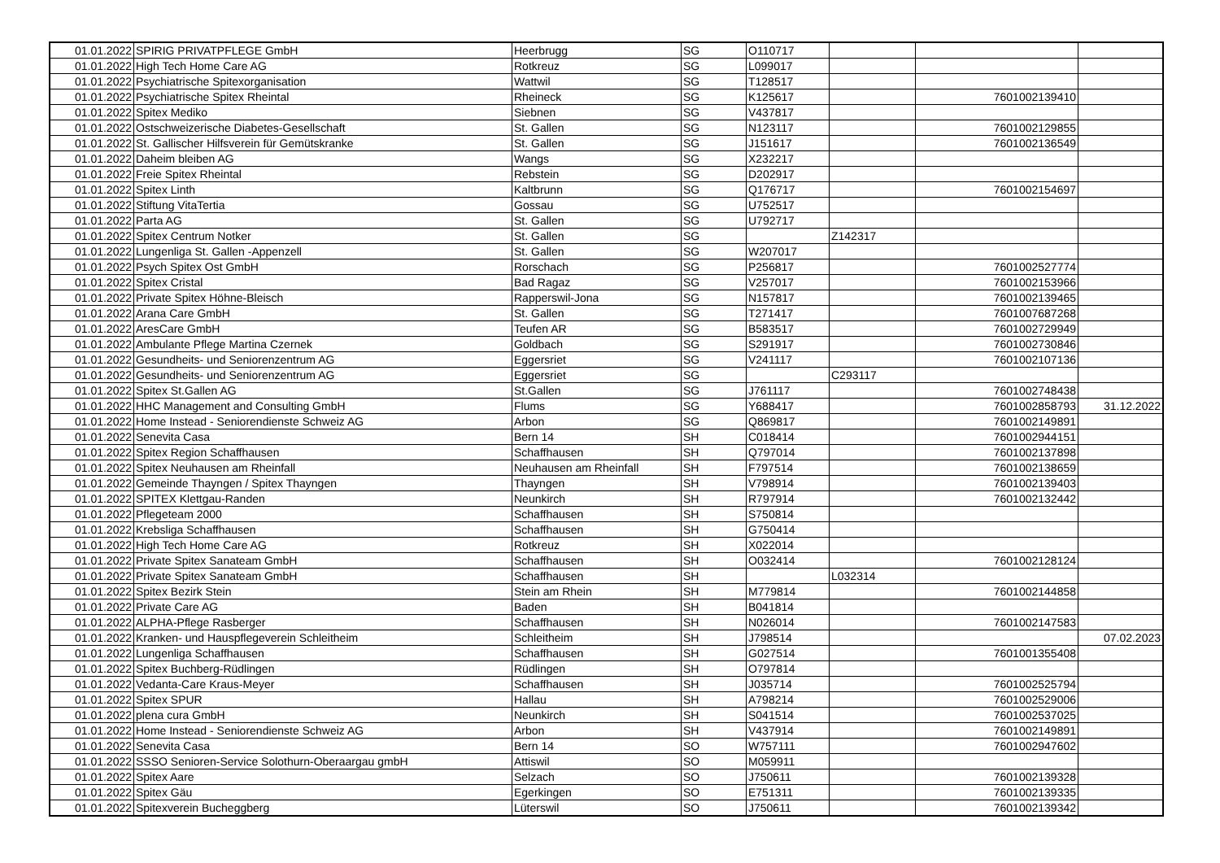| 01.01.2022 | SPIRIG PRIVATPFLEGE GmbH | Heerbrugg | SG | O110717 | | | |
| 01.01.2022 | High Tech Home Care AG | Rotkreuz | SG | L099017 | | | |
| 01.01.2022 | Psychiatrische Spitexorganisation | Wattwil | SG | T128517 | | | |
| 01.01.2022 | Psychiatrische Spitex Rheintal | Rheineck | SG | K125617 | | 7601002139410 | |
| 01.01.2022 | Spitex Mediko | Siebnen | SG | V437817 | | | |
| 01.01.2022 | Ostschweizerische Diabetes-Gesellschaft | St. Gallen | SG | N123117 | | 7601002129855 | |
| 01.01.2022 | St. Gallischer Hilfsverein für Gemütskranke | St. Gallen | SG | J151617 | | 7601002136549 | |
| 01.01.2022 | Daheim bleiben AG | Wangs | SG | X232217 | | | |
| 01.01.2022 | Freie Spitex Rheintal | Rebstein | SG | D202917 | | | |
| 01.01.2022 | Spitex Linth | Kaltbrunn | SG | Q176717 | | 7601002154697 | |
| 01.01.2022 | Stiftung VitaTertia | Gossau | SG | U752517 | | | |
| 01.01.2022 | Parta AG | St. Gallen | SG | U792717 | | | |
| 01.01.2022 | Spitex Centrum Notker | St. Gallen | SG | | Z142317 | | |
| 01.01.2022 | Lungenliga St. Gallen -Appenzell | St. Gallen | SG | W207017 | | | |
| 01.01.2022 | Psych Spitex Ost GmbH | Rorschach | SG | P256817 | | 7601002527774 | |
| 01.01.2022 | Spitex Cristal | Bad Ragaz | SG | V257017 | | 7601002153966 | |
| 01.01.2022 | Private Spitex Höhne-Bleisch | Rapperswil-Jona | SG | N157817 | | 7601002139465 | |
| 01.01.2022 | Arana Care GmbH | St. Gallen | SG | T271417 | | 7601007687268 | |
| 01.01.2022 | AresCare GmbH | Teufen AR | SG | B583517 | | 7601002729949 | |
| 01.01.2022 | Ambulante Pflege Martina Czernek | Goldbach | SG | S291917 | | 7601002730846 | |
| 01.01.2022 | Gesundheits- und Seniorenzentrum AG | Eggersriet | SG | V241117 | | 7601002107136 | |
| 01.01.2022 | Gesundheits- und Seniorenzentrum AG | Eggersriet | SG | | C293117 | | |
| 01.01.2022 | Spitex St.Gallen AG | St.Gallen | SG | J761117 | | 7601002748438 | |
| 01.01.2022 | HHC Management and Consulting GmbH | Flums | SG | Y688417 | | 7601002858793 | 31.12.2022 |
| 01.01.2022 | Home Instead - Seniorendienste Schweiz AG | Arbon | SG | Q869817 | | 7601002149891 | |
| 01.01.2022 | Senevita Casa | Bern 14 | SH | C018414 | | 7601002944151 | |
| 01.01.2022 | Spitex Region Schaffhausen | Schaffhausen | SH | Q797014 | | 7601002137898 | |
| 01.01.2022 | Spitex Neuhausen am Rheinfall | Neuhausen am Rheinfall | SH | F797514 | | 7601002138659 | |
| 01.01.2022 | Gemeinde Thayngen / Spitex Thayngen | Thayngen | SH | V798914 | | 7601002139403 | |
| 01.01.2022 | SPITEX Klettgau-Randen | Neunkirch | SH | R797914 | | 7601002132442 | |
| 01.01.2022 | Pflegeteam 2000 | Schaffhausen | SH | S750814 | | | |
| 01.01.2022 | Krebsliga Schaffhausen | Schaffhausen | SH | G750414 | | | |
| 01.01.2022 | High Tech Home Care AG | Rotkreuz | SH | X022014 | | | |
| 01.01.2022 | Private Spitex Sanateam GmbH | Schaffhausen | SH | O032414 | | 7601002128124 | |
| 01.01.2022 | Private Spitex Sanateam GmbH | Schaffhausen | SH | | L032314 | | |
| 01.01.2022 | Spitex Bezirk Stein | Stein am Rhein | SH | M779814 | | 7601002144858 | |
| 01.01.2022 | Private Care AG | Baden | SH | B041814 | | | |
| 01.01.2022 | ALPHA-Pflege Rasberger | Schaffhausen | SH | N026014 | | 7601002147583 | |
| 01.01.2022 | Kranken- und Hauspflegeverein Schleitheim | Schleitheim | SH | J798514 | | | 07.02.2023 |
| 01.01.2022 | Lungenliga Schaffhausen | Schaffhausen | SH | G027514 | | 7601001355408 | |
| 01.01.2022 | Spitex Buchberg-Rüdlingen | Rüdlingen | SH | O797814 | | | |
| 01.01.2022 | Vedanta-Care Kraus-Meyer | Schaffhausen | SH | J035714 | | 7601002525794 | |
| 01.01.2022 | Spitex SPUR | Hallau | SH | A798214 | | 7601002529006 | |
| 01.01.2022 | plena cura GmbH | Neunkirch | SH | S041514 | | 7601002537025 | |
| 01.01.2022 | Home Instead - Seniorendienste Schweiz AG | Arbon | SH | V437914 | | 7601002149891 | |
| 01.01.2022 | Senevita Casa | Bern 14 | SO | W757111 | | 7601002947602 | |
| 01.01.2022 | SSSO Senioren-Service Solothurn-Oberaargau gmbH | Attiswil | SO | M059911 | | | |
| 01.01.2022 | Spitex Aare | Selzach | SO | J750611 | | 7601002139328 | |
| 01.01.2022 | Spitex Gäu | Egerkingen | SO | E751311 | | 7601002139335 | |
| 01.01.2022 | Spitexverein Bucheggberg | Lüterswil | SO | J750611 | | 7601002139342 | |